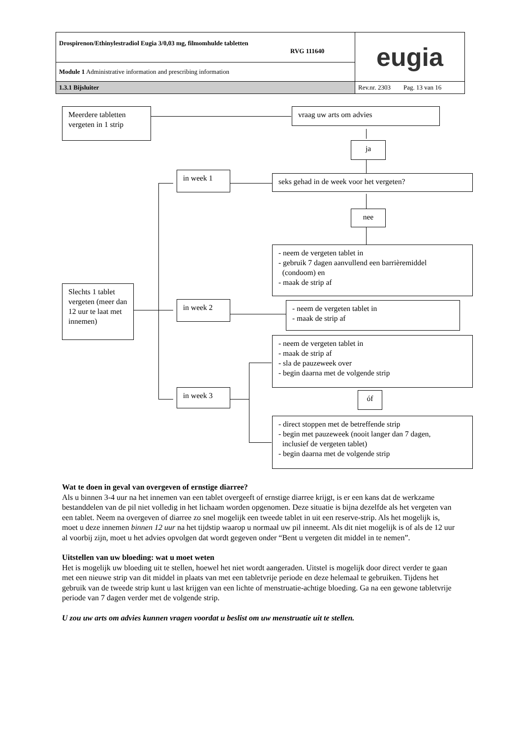| Drospirenon/Ethinylestradiol Eugia 3/0,03 mg, filmomhulde tabletten RVG 111640 | eugia |
| Module 1 Administrative information and prescribing information | |
| 1.3.1 Bijsluiter | Rev.nr. 2303 Pag. 13 van 16 |
Meerdere tabletten vergeten in 1 strip
vraag uw arts om advies
ja
in week 1 seks gehad in de week voor het vergeten?
nee
- neem de vergeten tablet in
- gebruik 7 dagen aanvullend een barrièremiddel
(condoom) en
- maak de strip af
Slechts 1 tablet vergeten (meer dan 12 uur te laat met innemen)
in week 2
- neem de vergeten tablet in
- maak de strip af
- neem de vergeten tablet in
- maak de strip af
- sla de pauzeweek over
- begin daarna met de volgende strip
óf
in week 3
- direct stoppen met de betreffende strip
- begin met pauzeweek (nooit langer dan 7 dagen,
inclusief de vergeten tablet)
- begin daarna met de volgende strip
Wat te doen in geval van overgeven of ernstige diarree?
Als u binnen 3-4 uur na het innemen van een tablet overgeeft of ernstige diarree krijgt, is er een kans dat de werkzame bestanddelen van de pil niet volledig in het lichaam worden opgenomen. Deze situatie is bijna dezelfde als het vergeten van een tablet. Neem na overgeven of diarree zo snel mogelijk een tweede tablet in uit een reserve-strip. Als het mogelijk is, moet u deze innemen binnen 12 uur na het tijdstip waarop u normaal uw pil inneemt. Als dit niet mogelijk is of als de 12 uur al voorbij zijn, moet u het advies opvolgen dat wordt gegeven onder “Bent u vergeten dit middel in te nemen”.
Uitstellen van uw bloeding: wat u moet weten
Het is mogelijk uw bloeding uit te stellen, hoewel het niet wordt aangeraden. Uitstel is mogelijk door direct verder te gaan met een nieuwe strip van dit middel in plaats van met een tabletvrije periode en deze helemaal te gebruiken. Tijdens het gebruik van de tweede strip kunt u last krijgen van een lichte of menstruatie-achtige bloeding. Ga na een gewone tabletvrije periode van 7 dagen verder met de volgende strip.
U zou uw arts om advies kunnen vragen voordat u beslist om uw menstruatie uit te stellen.